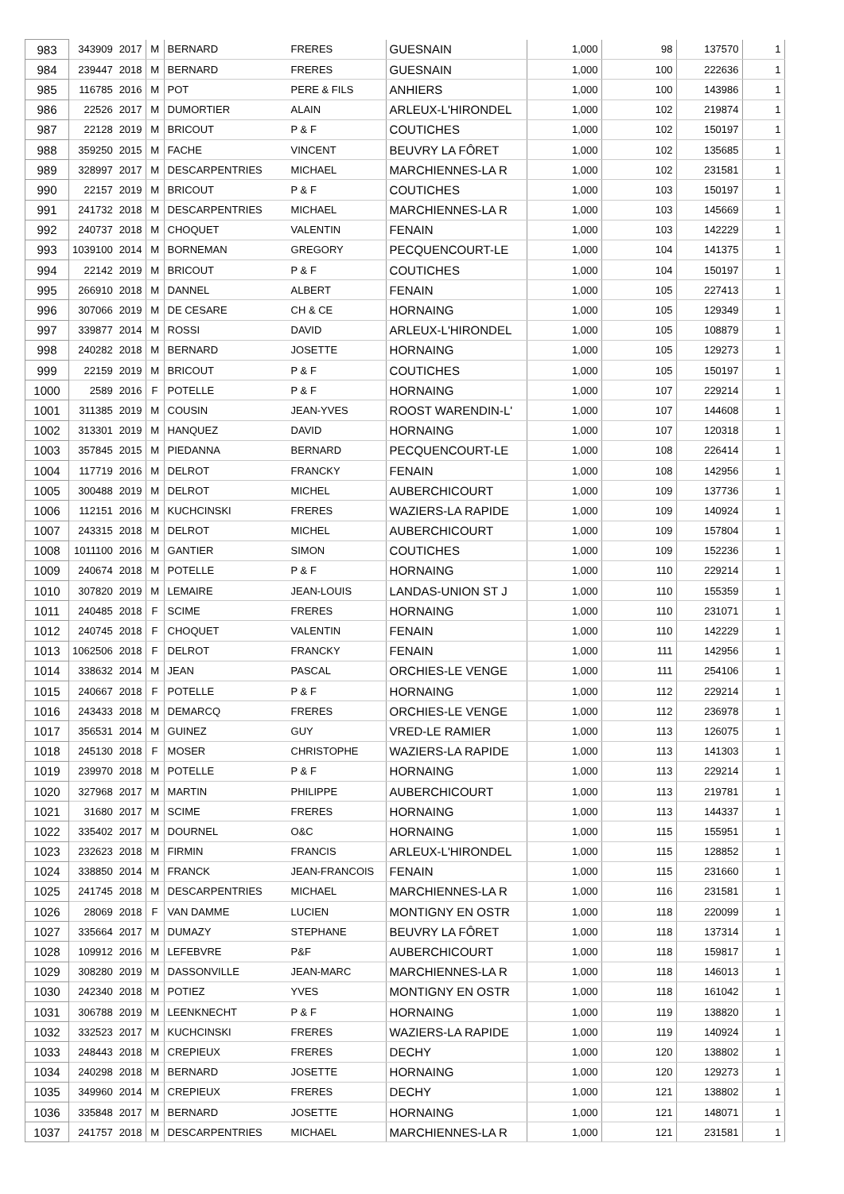| 983 | 343909 | 2017 | M | BERNARD | FRERES | GUESNAIN | 1,000 | 98 | 137570 | 1 |
| 984 | 239447 | 2018 | M | BERNARD | FRERES | GUESNAIN | 1,000 | 100 | 222636 | 1 |
| 985 | 116785 | 2016 | M | POT | PERE & FILS | ANHIERS | 1,000 | 100 | 143986 | 1 |
| 986 | 22526 | 2017 | M | DUMORTIER | ALAIN | ARLEUX-L'HIRONDEL | 1,000 | 102 | 219874 | 1 |
| 987 | 22128 | 2019 | M | BRICOUT | P & F | COUTICHES | 1,000 | 102 | 150197 | 1 |
| 988 | 359250 | 2015 | M | FACHE | VINCENT | BEUVRY LA FÔRET | 1,000 | 102 | 135685 | 1 |
| 989 | 328997 | 2017 | M | DESCARPENTRIES | MICHAEL | MARCHIENNES-LA R | 1,000 | 102 | 231581 | 1 |
| 990 | 22157 | 2019 | M | BRICOUT | P & F | COUTICHES | 1,000 | 103 | 150197 | 1 |
| 991 | 241732 | 2018 | M | DESCARPENTRIES | MICHAEL | MARCHIENNES-LA R | 1,000 | 103 | 145669 | 1 |
| 992 | 240737 | 2018 | M | CHOQUET | VALENTIN | FENAIN | 1,000 | 103 | 142229 | 1 |
| 993 | 1039100 | 2014 | M | BORNEMAN | GREGORY | PECQUENCOURT-LE | 1,000 | 104 | 141375 | 1 |
| 994 | 22142 | 2019 | M | BRICOUT | P & F | COUTICHES | 1,000 | 104 | 150197 | 1 |
| 995 | 266910 | 2018 | M | DANNEL | ALBERT | FENAIN | 1,000 | 105 | 227413 | 1 |
| 996 | 307066 | 2019 | M | DE CESARE | CH & CE | HORNAING | 1,000 | 105 | 129349 | 1 |
| 997 | 339877 | 2014 | M | ROSSI | DAVID | ARLEUX-L'HIRONDEL | 1,000 | 105 | 108879 | 1 |
| 998 | 240282 | 2018 | M | BERNARD | JOSETTE | HORNAING | 1,000 | 105 | 129273 | 1 |
| 999 | 22159 | 2019 | M | BRICOUT | P & F | COUTICHES | 1,000 | 105 | 150197 | 1 |
| 1000 | 2589 | 2016 | F | POTELLE | P & F | HORNAING | 1,000 | 107 | 229214 | 1 |
| 1001 | 311385 | 2019 | M | COUSIN | JEAN-YVES | ROOST WARENDIN-L' | 1,000 | 107 | 144608 | 1 |
| 1002 | 313301 | 2019 | M | HANQUEZ | DAVID | HORNAING | 1,000 | 107 | 120318 | 1 |
| 1003 | 357845 | 2015 | M | PIEDANNA | BERNARD | PECQUENCOURT-LE | 1,000 | 108 | 226414 | 1 |
| 1004 | 117719 | 2016 | M | DELROT | FRANCKY | FENAIN | 1,000 | 108 | 142956 | 1 |
| 1005 | 300488 | 2019 | M | DELROT | MICHEL | AUBERCHICOURT | 1,000 | 109 | 137736 | 1 |
| 1006 | 112151 | 2016 | M | KUCHCINSKI | FRERES | WAZIERS-LA RAPIDE | 1,000 | 109 | 140924 | 1 |
| 1007 | 243315 | 2018 | M | DELROT | MICHEL | AUBERCHICOURT | 1,000 | 109 | 157804 | 1 |
| 1008 | 1011100 | 2016 | M | GANTIER | SIMON | COUTICHES | 1,000 | 109 | 152236 | 1 |
| 1009 | 240674 | 2018 | M | POTELLE | P & F | HORNAING | 1,000 | 110 | 229214 | 1 |
| 1010 | 307820 | 2019 | M | LEMAIRE | JEAN-LOUIS | LANDAS-UNION ST J | 1,000 | 110 | 155359 | 1 |
| 1011 | 240485 | 2018 | F | SCIME | FRERES | HORNAING | 1,000 | 110 | 231071 | 1 |
| 1012 | 240745 | 2018 | F | CHOQUET | VALENTIN | FENAIN | 1,000 | 110 | 142229 | 1 |
| 1013 | 1062506 | 2018 | F | DELROT | FRANCKY | FENAIN | 1,000 | 111 | 142956 | 1 |
| 1014 | 338632 | 2014 | M | JEAN | PASCAL | ORCHIES-LE VENGE | 1,000 | 111 | 254106 | 1 |
| 1015 | 240667 | 2018 | F | POTELLE | P & F | HORNAING | 1,000 | 112 | 229214 | 1 |
| 1016 | 243433 | 2018 | M | DEMARCQ | FRERES | ORCHIES-LE VENGE | 1,000 | 112 | 236978 | 1 |
| 1017 | 356531 | 2014 | M | GUINEZ | GUY | VRED-LE RAMIER | 1,000 | 113 | 126075 | 1 |
| 1018 | 245130 | 2018 | F | MOSER | CHRISTOPHE | WAZIERS-LA RAPIDE | 1,000 | 113 | 141303 | 1 |
| 1019 | 239970 | 2018 | M | POTELLE | P & F | HORNAING | 1,000 | 113 | 229214 | 1 |
| 1020 | 327968 | 2017 | M | MARTIN | PHILIPPE | AUBERCHICOURT | 1,000 | 113 | 219781 | 1 |
| 1021 | 31680 | 2017 | M | SCIME | FRERES | HORNAING | 1,000 | 113 | 144337 | 1 |
| 1022 | 335402 | 2017 | M | DOURNEL | O&C | HORNAING | 1,000 | 115 | 155951 | 1 |
| 1023 | 232623 | 2018 | M | FIRMIN | FRANCIS | ARLEUX-L'HIRONDEL | 1,000 | 115 | 128852 | 1 |
| 1024 | 338850 | 2014 | M | FRANCK | JEAN-FRANCOIS | FENAIN | 1,000 | 115 | 231660 | 1 |
| 1025 | 241745 | 2018 | M | DESCARPENTRIES | MICHAEL | MARCHIENNES-LA R | 1,000 | 116 | 231581 | 1 |
| 1026 | 28069 | 2018 | F | VAN DAMME | LUCIEN | MONTIGNY EN OSTR | 1,000 | 118 | 220099 | 1 |
| 1027 | 335664 | 2017 | M | DUMAZY | STEPHANE | BEUVRY LA FÔRET | 1,000 | 118 | 137314 | 1 |
| 1028 | 109912 | 2016 | M | LEFEBVRE | P&F | AUBERCHICOURT | 1,000 | 118 | 159817 | 1 |
| 1029 | 308280 | 2019 | M | DASSONVILLE | JEAN-MARC | MARCHIENNES-LA R | 1,000 | 118 | 146013 | 1 |
| 1030 | 242340 | 2018 | M | POTIEZ | YVES | MONTIGNY EN OSTR | 1,000 | 118 | 161042 | 1 |
| 1031 | 306788 | 2019 | M | LEENKNECHT | P & F | HORNAING | 1,000 | 119 | 138820 | 1 |
| 1032 | 332523 | 2017 | M | KUCHCINSKI | FRERES | WAZIERS-LA RAPIDE | 1,000 | 119 | 140924 | 1 |
| 1033 | 248443 | 2018 | M | CREPIEUX | FRERES | DECHY | 1,000 | 120 | 138802 | 1 |
| 1034 | 240298 | 2018 | M | BERNARD | JOSETTE | HORNAING | 1,000 | 120 | 129273 | 1 |
| 1035 | 349960 | 2014 | M | CREPIEUX | FRERES | DECHY | 1,000 | 121 | 138802 | 1 |
| 1036 | 335848 | 2017 | M | BERNARD | JOSETTE | HORNAING | 1,000 | 121 | 148071 | 1 |
| 1037 | 241757 | 2018 | M | DESCARPENTRIES | MICHAEL | MARCHIENNES-LA R | 1,000 | 121 | 231581 | 1 |